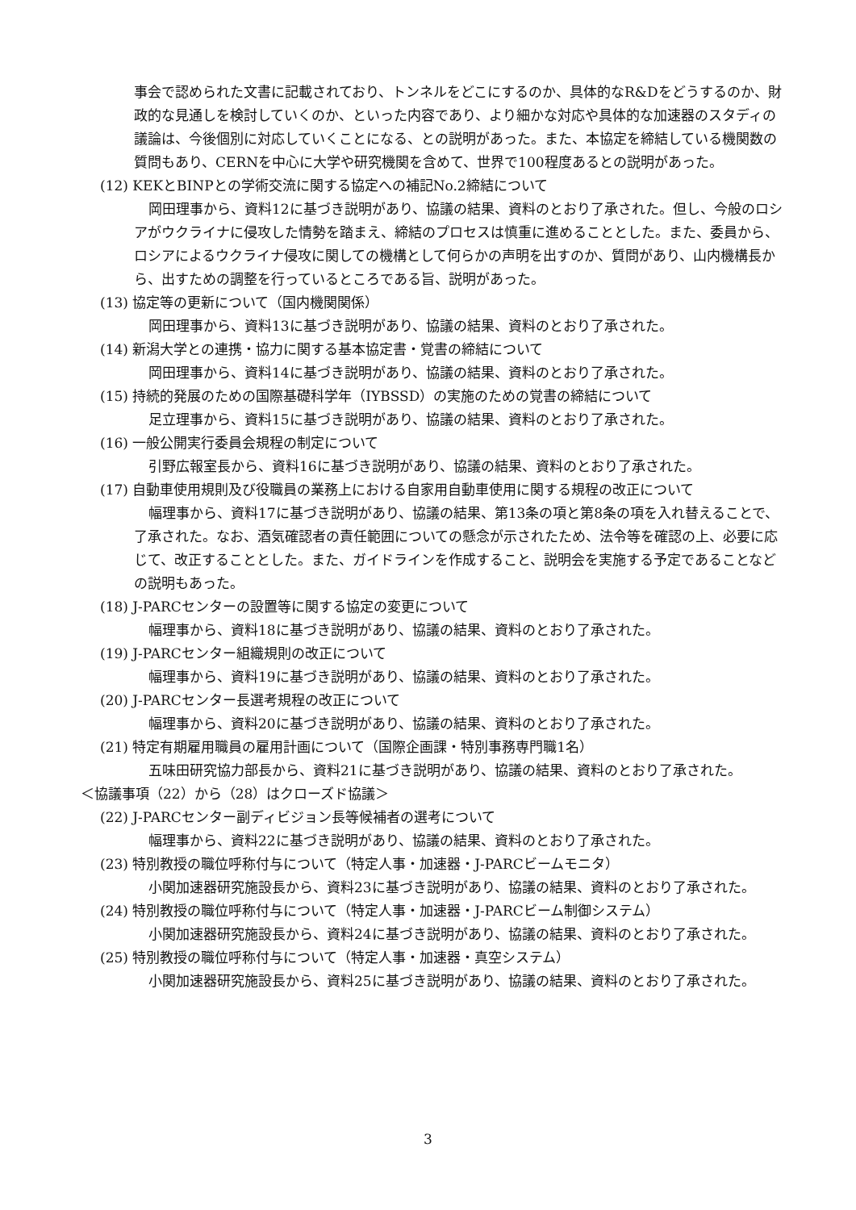事会で認められた文書に記載されており、トンネルをどこにするのか、具体的なR&Dをどうするのか、財政的な見通しを検討していくのか、といった内容であり、より細かな対応や具体的な加速器のスタディの議論は、今後個別に対応していくことになる、との説明があった。また、本協定を締結している機関数の質問もあり、CERNを中心に大学や研究機関を含めて、世界で100程度あるとの説明があった。
(12) KEKとBINPとの学術交流に関する協定への補記No.2締結について
岡田理事から、資料12に基づき説明があり、協議の結果、資料のとおり了承された。但し、今般のロシアがウクライナに侵攻した情勢を踏まえ、締結のプロセスは慎重に進めることとした。また、委員から、ロシアによるウクライナ侵攻に関しての機構として何らかの声明を出すのか、質問があり、山内機構長から、出すための調整を行っているところである旨、説明があった。
(13) 協定等の更新について（国内機関関係）
岡田理事から、資料13に基づき説明があり、協議の結果、資料のとおり了承された。
(14) 新潟大学との連携・協力に関する基本協定書・覚書の締結について
岡田理事から、資料14に基づき説明があり、協議の結果、資料のとおり了承された。
(15) 持続的発展のための国際基礎科学年（IYBSSD）の実施のための覚書の締結について
足立理事から、資料15に基づき説明があり、協議の結果、資料のとおり了承された。
(16) 一般公開実行委員会規程の制定について
引野広報室長から、資料16に基づき説明があり、協議の結果、資料のとおり了承された。
(17) 自動車使用規則及び役職員の業務上における自家用自動車使用に関する規程の改正について
幅理事から、資料17に基づき説明があり、協議の結果、第13条の項と第8条の項を入れ替えることで、了承された。なお、酒気確認者の責任範囲についての懸念が示されたため、法令等を確認の上、必要に応じて、改正することとした。また、ガイドラインを作成すること、説明会を実施する予定であることなどの説明もあった。
(18) J-PARCセンターの設置等に関する協定の変更について
幅理事から、資料18に基づき説明があり、協議の結果、資料のとおり了承された。
(19) J-PARCセンター組織規則の改正について
幅理事から、資料19に基づき説明があり、協議の結果、資料のとおり了承された。
(20) J-PARCセンター長選考規程の改正について
幅理事から、資料20に基づき説明があり、協議の結果、資料のとおり了承された。
(21) 特定有期雇用職員の雇用計画について（国際企画課・特別事務専門職1名）
五味田研究協力部長から、資料21に基づき説明があり、協議の結果、資料のとおり了承された。
＜協議事項（22）から（28）はクローズド協議＞
(22) J-PARCセンター副ディビジョン長等候補者の選考について
幅理事から、資料22に基づき説明があり、協議の結果、資料のとおり了承された。
(23) 特別教授の職位呼称付与について（特定人事・加速器・J-PARCビームモニタ）
小関加速器研究施設長から、資料23に基づき説明があり、協議の結果、資料のとおり了承された。
(24) 特別教授の職位呼称付与について（特定人事・加速器・J-PARCビーム制御システム）
小関加速器研究施設長から、資料24に基づき説明があり、協議の結果、資料のとおり了承された。
(25) 特別教授の職位呼称付与について（特定人事・加速器・真空システム）
小関加速器研究施設長から、資料25に基づき説明があり、協議の結果、資料のとおり了承された。
3